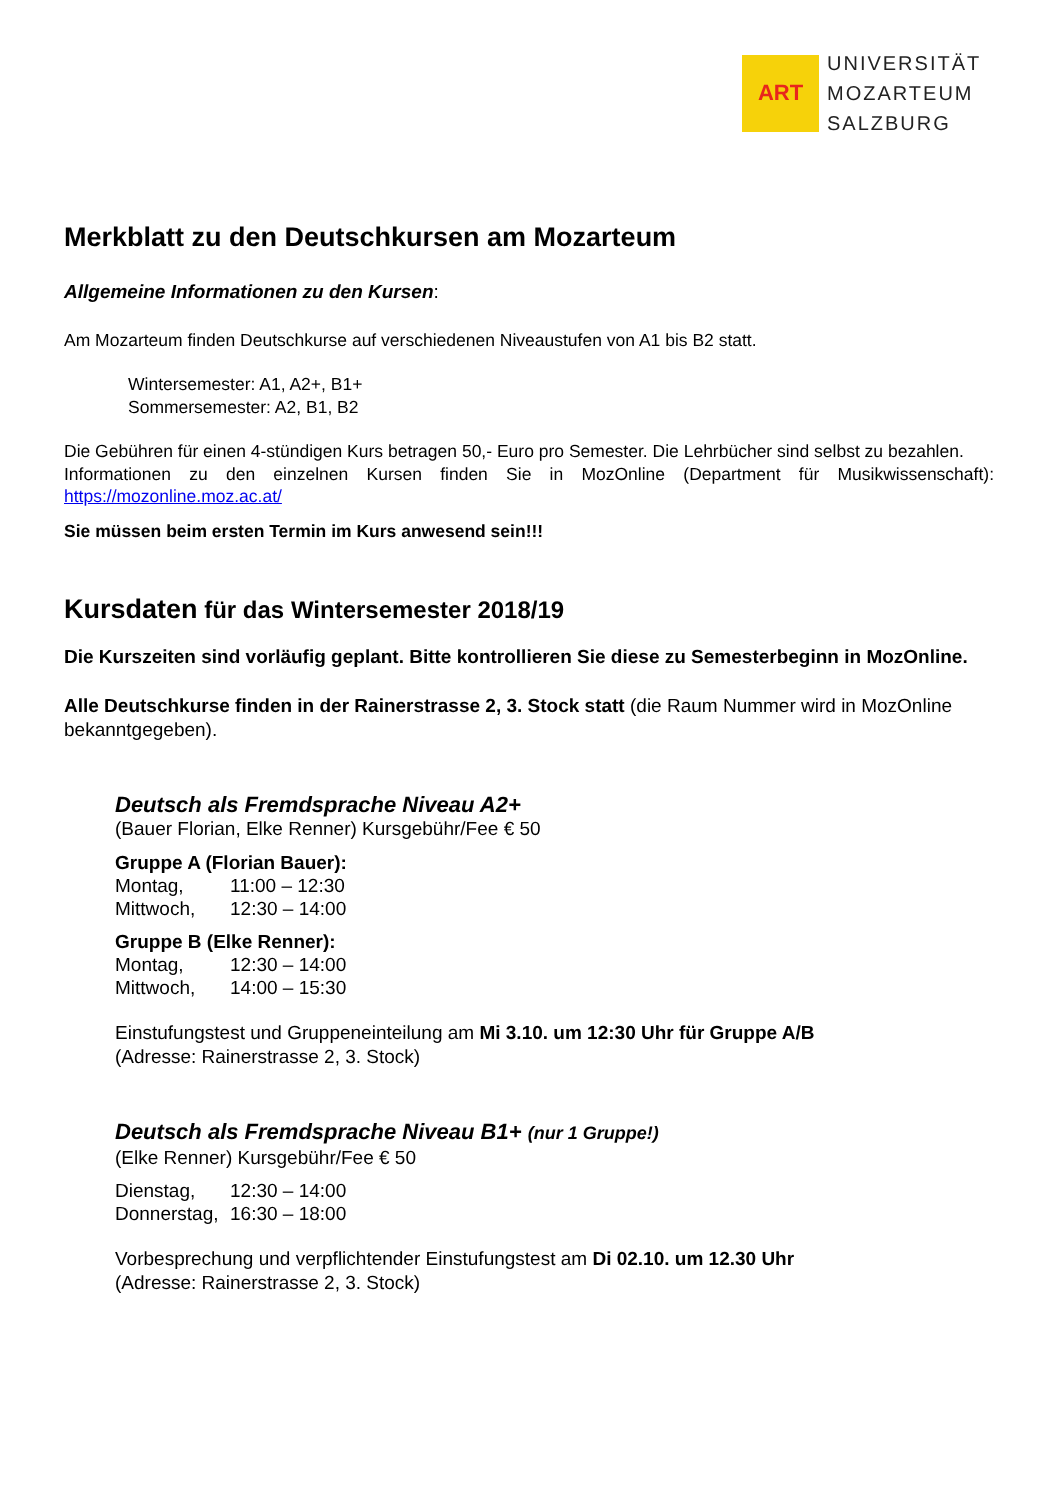ART
UNIVERSITÄT
MOZARTEUM
SALZBURG
Merkblatt zu den Deutschkursen am Mozarteum
Allgemeine Informationen zu den Kursen:
Am Mozarteum finden Deutschkurse auf verschiedenen Niveaustufen von A1 bis B2 statt.
Wintersemester: A1, A2+, B1+
Sommersemester: A2, B1, B2
Die Gebühren für einen 4-stündigen Kurs betragen 50,- Euro pro Semester. Die Lehrbücher sind selbst zu bezahlen.
Informationen zu den einzelnen Kursen finden Sie in MozOnline (Department für Musikwissenschaft): https://mozonline.moz.ac.at/
Sie müssen beim ersten Termin im Kurs anwesend sein!!!
Kursdaten für das Wintersemester 2018/19
Die Kurszeiten sind vorläufig geplant. Bitte kontrollieren Sie diese zu Semesterbeginn in MozOnline.
Alle Deutschkurse finden in der Rainerstrasse 2, 3. Stock statt (die Raum Nummer wird in MozOnline bekanntgegeben).
Deutsch als Fremdsprache Niveau A2+
(Bauer Florian, Elke Renner) Kursgebühr/Fee € 50
Gruppe A (Florian Bauer):
| Montag, | 11:00 – 12:30 |
| Mittwoch, | 12:30 – 14:00 |
Gruppe B (Elke Renner):
| Montag, | 12:30 – 14:00 |
| Mittwoch, | 14:00 – 15:30 |
Einstufungstest und Gruppeneinteilung am Mi 3.10. um 12:30 Uhr für Gruppe A/B
(Adresse: Rainerstrasse 2, 3. Stock)
Deutsch als Fremdsprache Niveau B1+ (nur 1 Gruppe!)
(Elke Renner) Kursgebühr/Fee € 50
| Dienstag, | 12:30 – 14:00 |
| Donnerstag, | 16:30 – 18:00 |
Vorbesprechung und verpflichtender Einstufungstest am Di 02.10. um 12.30 Uhr
(Adresse: Rainerstrasse 2, 3. Stock)